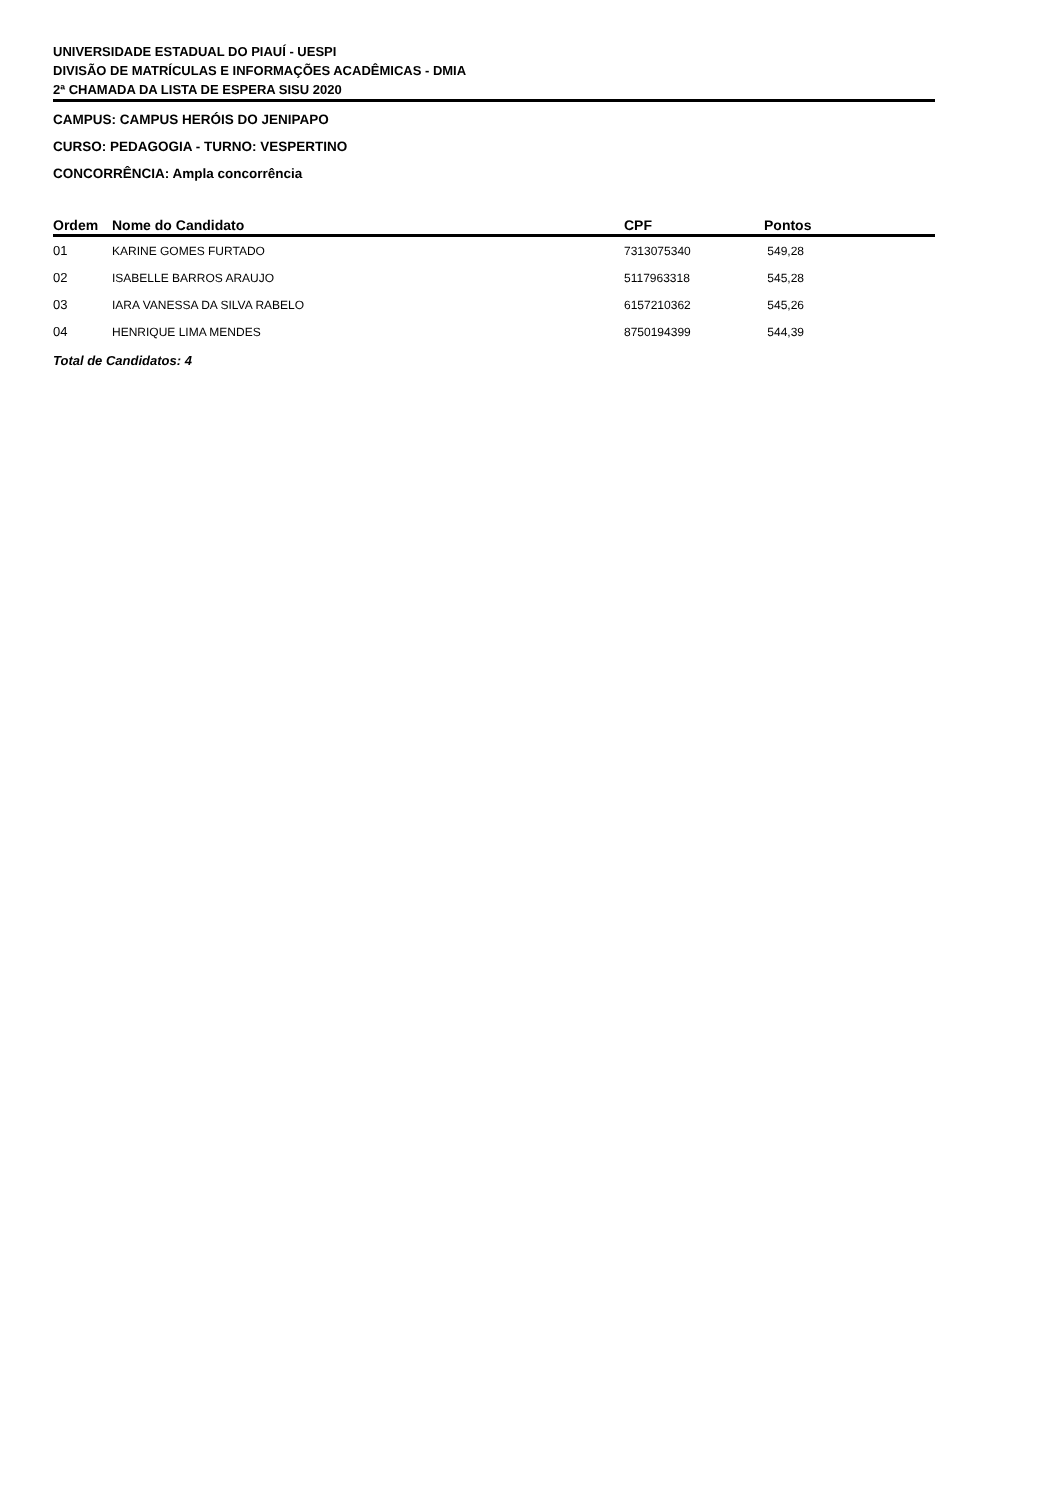UNIVERSIDADE ESTADUAL DO PIAUÍ - UESPI
DIVISÃO DE MATRÍCULAS E INFORMAÇÕES ACADÊMICAS - DMIA
2ª CHAMADA DA LISTA DE ESPERA SISU 2020
CAMPUS: CAMPUS HERÓIS DO JENIPAPO
CURSO: PEDAGOGIA - TURNO: VESPERTINO
CONCORRÊNCIA: Ampla concorrência
| Ordem | Nome do Candidato | CPF | Pontos |
| --- | --- | --- | --- |
| 01 | KARINE GOMES FURTADO | 7313075340 | 549,28 |
| 02 | ISABELLE BARROS ARAUJO | 5117963318 | 545,28 |
| 03 | IARA VANESSA DA SILVA RABELO | 6157210362 | 545,26 |
| 04 | HENRIQUE LIMA MENDES | 8750194399 | 544,39 |
Total de Candidatos: 4